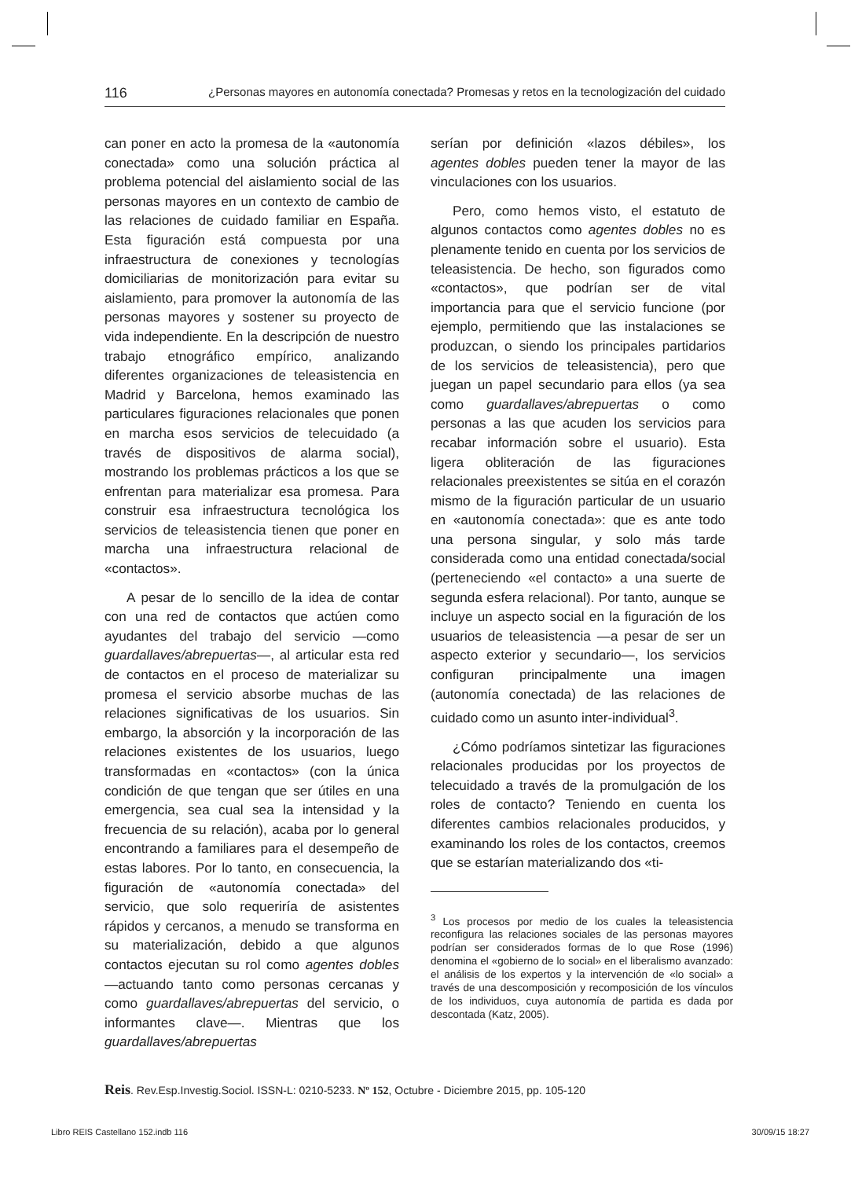116 ¿Personas mayores en autonomía conectada? Promesas y retos en la tecnologización del cuidado
can poner en acto la promesa de la «autonomía conectada» como una solución práctica al problema potencial del aislamiento social de las personas mayores en un contexto de cambio de las relaciones de cuidado familiar en España. Esta figuración está compuesta por una infraestructura de conexiones y tecnologías domiciliarias de monitorización para evitar su aislamiento, para promover la autonomía de las personas mayores y sostener su proyecto de vida independiente. En la descripción de nuestro trabajo etnográfico empírico, analizando diferentes organizaciones de teleasistencia en Madrid y Barcelona, hemos examinado las particulares figuraciones relacionales que ponen en marcha esos servicios de telecuidado (a través de dispositivos de alarma social), mostrando los problemas prácticos a los que se enfrentan para materializar esa promesa. Para construir esa infraestructura tecnológica los servicios de teleasistencia tienen que poner en marcha una infraestructura relacional de «contactos».
A pesar de lo sencillo de la idea de contar con una red de contactos que actúen como ayudantes del trabajo del servicio —como guardallaves/abrepuertas—, al articular esta red de contactos en el proceso de materializar su promesa el servicio absorbe muchas de las relaciones significativas de los usuarios. Sin embargo, la absorción y la incorporación de las relaciones existentes de los usuarios, luego transformadas en «contactos» (con la única condición de que tengan que ser útiles en una emergencia, sea cual sea la intensidad y la frecuencia de su relación), acaba por lo general encontrando a familiares para el desempeño de estas labores. Por lo tanto, en consecuencia, la figuración de «autonomía conectada» del servicio, que solo requeriría de asistentes rápidos y cercanos, a menudo se transforma en su materialización, debido a que algunos contactos ejecutan su rol como agentes dobles —actuando tanto como personas cercanas y como guardallaves/abrepuertas del servicio, o informantes clave—. Mientras que los guardallaves/abrepuertas
serían por definición «lazos débiles», los agentes dobles pueden tener la mayor de las vinculaciones con los usuarios.
Pero, como hemos visto, el estatuto de algunos contactos como agentes dobles no es plenamente tenido en cuenta por los servicios de teleasistencia. De hecho, son figurados como «contactos», que podrían ser de vital importancia para que el servicio funcione (por ejemplo, permitiendo que las instalaciones se produzcan, o siendo los principales partidarios de los servicios de teleasistencia), pero que juegan un papel secundario para ellos (ya sea como guardallaves/abrepuertas o como personas a las que acuden los servicios para recabar información sobre el usuario). Esta ligera obliteración de las figuraciones relacionales preexistentes se sitúa en el corazón mismo de la figuración particular de un usuario en «autonomía conectada»: que es ante todo una persona singular, y solo más tarde considerada como una entidad conectada/social (perteneciendo «el contacto» a una suerte de segunda esfera relacional). Por tanto, aunque se incluye un aspecto social en la figuración de los usuarios de teleasistencia —a pesar de ser un aspecto exterior y secundario—, los servicios configuran principalmente una imagen (autonomía conectada) de las relaciones de cuidado como un asunto inter-individual<sup>3</sup>.
¿Cómo podríamos sintetizar las figuraciones relacionales producidas por los proyectos de telecuidado a través de la promulgación de los roles de contacto? Teniendo en cuenta los diferentes cambios relacionales producidos, y examinando los roles de los contactos, creemos que se estarían materializando dos «ti-
<sup>3</sup> Los procesos por medio de los cuales la teleasistencia reconfigura las relaciones sociales de las personas mayores podrían ser considerados formas de lo que Rose (1996) denomina el «gobierno de lo social» en el liberalismo avanzado: el análisis de los expertos y la intervención de «lo social» a través de una descomposición y recomposición de los vínculos de los individuos, cuya autonomía de partida es dada por descontada (Katz, 2005).
Reis. Rev.Esp.Investig.Sociol. ISSN-L: 0210-5233. Nº 152, Octubre - Diciembre 2015, pp. 105-120
Libro REIS Castellano 152.indb 116 30/09/15 18:27